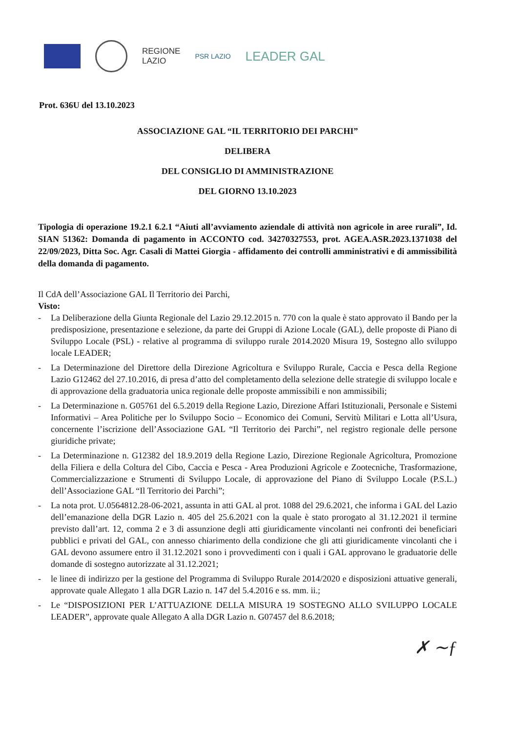REGIONE
LAZIO
PSR LAZIO
LEADER GAL
Prot. 636U del 13.10.2023
ASSOCIAZIONE GAL “IL TERRITORIO DEI PARCHI”
DELIBERA
DEL CONSIGLIO DI AMMINISTRAZIONE
DEL GIORNO 13.10.2023
Tipologia di operazione 19.2.1 6.2.1 “Aiuti all’avviamento aziendale di attività non agricole in aree rurali”, Id. SIAN 51362: Domanda di pagamento in ACCONTO cod. 34270327553, prot. AGEA.ASR.2023.1371038 del 22/09/2023, Ditta Soc. Agr. Casali di Mattei Giorgia - affidamento dei controlli amministrativi e di ammissibilità della domanda di pagamento.
Il CdA dell’Associazione GAL Il Territorio dei Parchi,
Visto:
- La Deliberazione della Giunta Regionale del Lazio 29.12.2015 n. 770 con la quale è stato approvato il Bando per la predisposizione, presentazione e selezione, da parte dei Gruppi di Azione Locale (GAL), delle proposte di Piano di Sviluppo Locale (PSL) - relative al programma di sviluppo rurale 2014.2020 Misura 19, Sostegno allo sviluppo locale LEADER;
- La Determinazione del Direttore della Direzione Agricoltura e Sviluppo Rurale, Caccia e Pesca della Regione Lazio G12462 del 27.10.2016, di presa d’atto del completamento della selezione delle strategie di sviluppo locale e di approvazione della graduatoria unica regionale delle proposte ammissibili e non ammissibili;
- La Determinazione n. G05761 del 6.5.2019 della Regione Lazio, Direzione Affari Istituzionali, Personale e Sistemi Informativi – Area Politiche per lo Sviluppo Socio – Economico dei Comuni, Servitù Militari e Lotta all’Usura, concernente l’iscrizione dell’Associazione GAL “Il Territorio dei Parchi”, nel registro regionale delle persone giuridiche private;
- La Determinazione n. G12382 del 18.9.2019 della Regione Lazio, Direzione Regionale Agricoltura, Promozione della Filiera e della Coltura del Cibo, Caccia e Pesca - Area Produzioni Agricole e Zootecniche, Trasformazione, Commercializzazione e Strumenti di Sviluppo Locale, di approvazione del Piano di Sviluppo Locale (P.S.L.) dell’Associazione GAL “Il Territorio dei Parchi”;
- La nota prot. U.0564812.28-06-2021, assunta in atti GAL al prot. 1088 del 29.6.2021, che informa i GAL del Lazio dell’emanazione della DGR Lazio n. 405 del 25.6.2021 con la quale è stato prorogato al 31.12.2021 il termine previsto dall’art. 12, comma 2 e 3 di assunzione degli atti giuridicamente vincolanti nei confronti dei beneficiari pubblici e privati del GAL, con annesso chiarimento della condizione che gli atti giuridicamente vincolanti che i GAL devono assumere entro il 31.12.2021 sono i provvedimenti con i quali i GAL approvano le graduatorie delle domande di sostegno autorizzate al 31.12.2021;
- le linee di indirizzo per la gestione del Programma di Sviluppo Rurale 2014/2020 e disposizioni attuative generali, approvate quale Allegato 1 alla DGR Lazio n. 147 del 5.4.2016 e ss. mm. ii.;
- Le “DISPOSIZIONI PER L’ATTUAZIONE DELLA MISURA 19 SOSTEGNO ALLO SVILUPPO LOCALE LEADER”, approvate quale Allegato A alla DGR Lazio n. G07457 del 8.6.2018;
✗ ∼ƒ